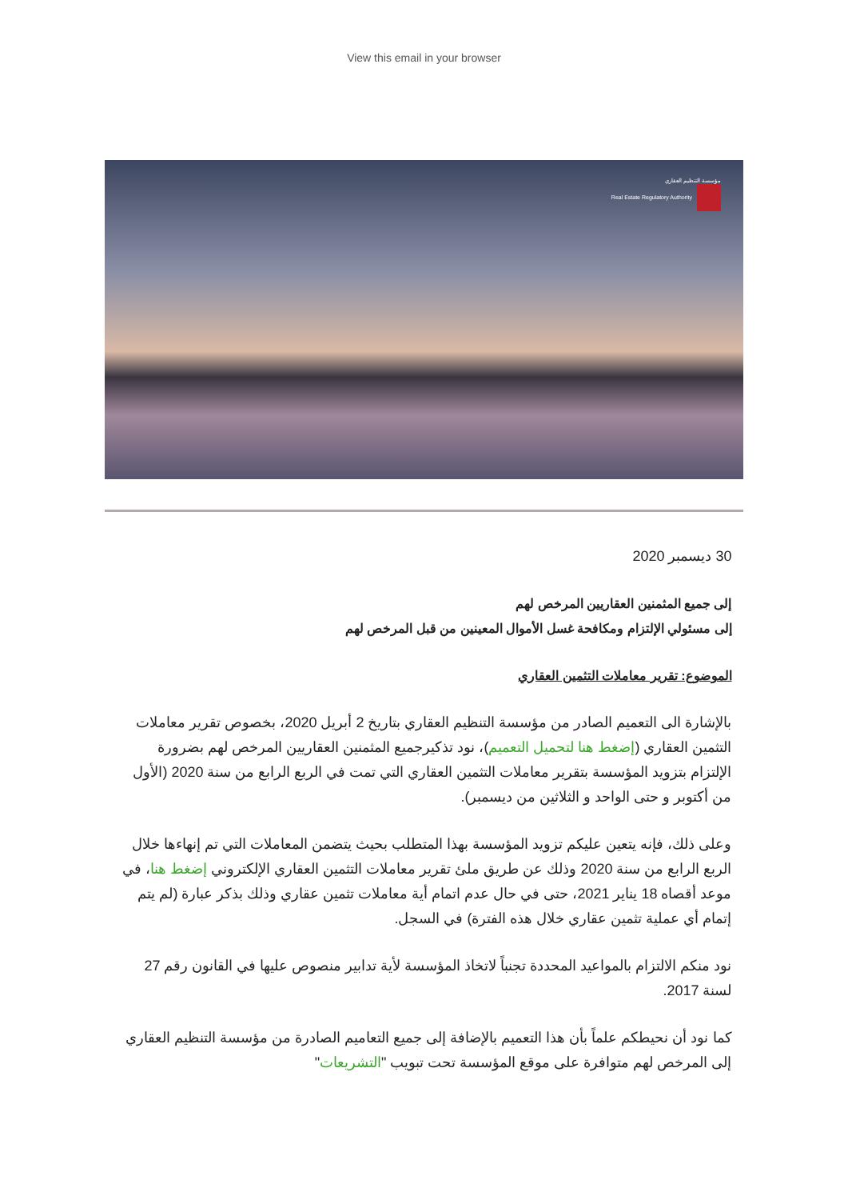View this email in your browser
مؤسسة التنظيم العقاري
Real Estate Regulatory Authority
30 ديسمبر 2020
إلى جميع المثمنين العقاريين المرخص لهم
إلى مسئولي الإلتزام ومكافحة غسل الأموال المعينين من قبل المرخص لهم
الموضوع: تقرير معاملات التثمين العقاري
بالإشارة الى التعميم الصادر من مؤسسة التنظيم العقاري بتاريخ 2 أبريل 2020، بخصوص تقرير معاملات التثمين العقاري (إضغط هنا لتحميل التعميم)، نود تذكيرجميع المثمنين العقاريين المرخص لهم بضرورة الإلتزام بتزويد المؤسسة بتقرير معاملات التثمين العقاري التي تمت في الربع الرابع من سنة 2020 (الأول من أكتوبر و حتى الواحد و الثلاثين من ديسمبر).
وعلى ذلك، فإنه يتعين عليكم تزويد المؤسسة بهذا المتطلب بحيث يتضمن المعاملات التي تم إنهاءها خلال الربع الرابع من سنة 2020 وذلك عن طريق ملئ تقرير معاملات التثمين العقاري الإلكتروني إضغط هنا، في موعد أقصاه 18 يناير 2021، حتى في حال عدم اتمام أية معاملات تثمين عقاري وذلك بذكر عبارة (لم يتم إتمام أي عملية تثمين عقاري خلال هذه الفترة) في السجل.
نود منكم الالتزام بالمواعيد المحددة تجنباً لاتخاذ المؤسسة لأية تدابير منصوص عليها في القانون رقم 27 لسنة 2017.
كما نود أن نحيطكم علماً بأن هذا التعميم بالإضافة إلى جميع التعاميم الصادرة من مؤسسة التنظيم العقاري إلى المرخص لهم متوافرة على موقع المؤسسة تحت تبويب "التشريعات"